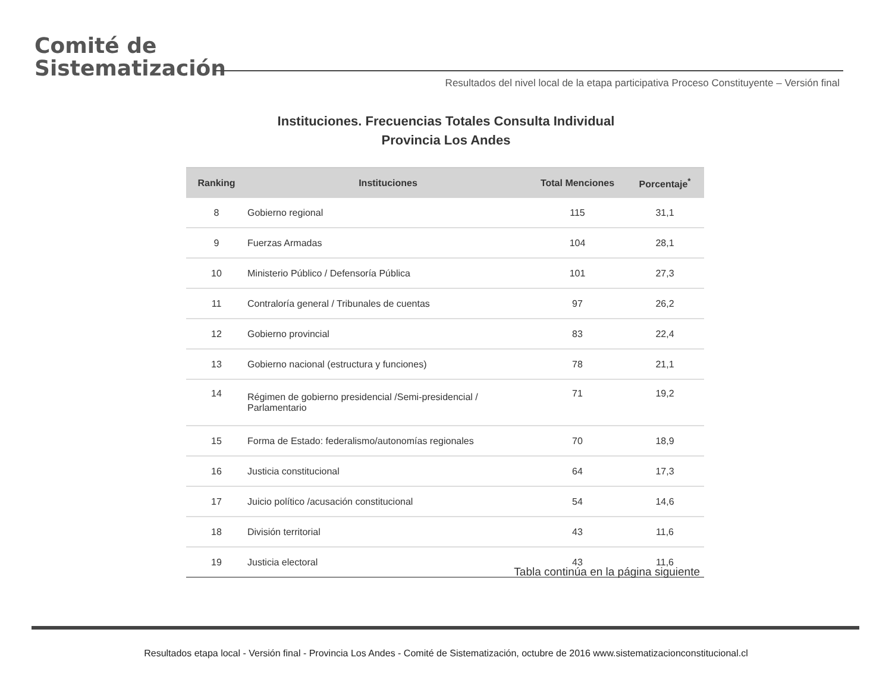Comité de
Sistematización
Resultados del nivel local de la etapa participativa Proceso Constituyente – Versión final
Instituciones. Frecuencias Totales Consulta Individual
Provincia Los Andes
| Ranking | Instituciones | Total Menciones | Porcentaje<sup>*</sup> |
| --- | --- | --- | --- |
| 8 | Gobierno regional | 115 | 31,1 |
| 9 | Fuerzas Armadas | 104 | 28,1 |
| 10 | Ministerio Público / Defensoría Pública | 101 | 27,3 |
| 11 | Contraloría general / Tribunales de cuentas | 97 | 26,2 |
| 12 | Gobierno provincial | 83 | 22,4 |
| 13 | Gobierno nacional (estructura y funciones) | 78 | 21,1 |
| 14 | Régimen de gobierno presidencial /Semi-presidencial / Parlamentario | 71 | 19,2 |
| 15 | Forma de Estado: federalismo/autonomías regionales | 70 | 18,9 |
| 16 | Justicia constitucional | 64 | 17,3 |
| 17 | Juicio político /acusación constitucional | 54 | 14,6 |
| 18 | División territorial | 43 | 11,6 |
| 19 | Justicia electoral | 43 | 11,6 |
Tabla continúa en la página siguiente
Resultados etapa local - Versión final - Provincia Los Andes - Comité de Sistematización, octubre de 2016 www.sistematizacionconstitucional.cl